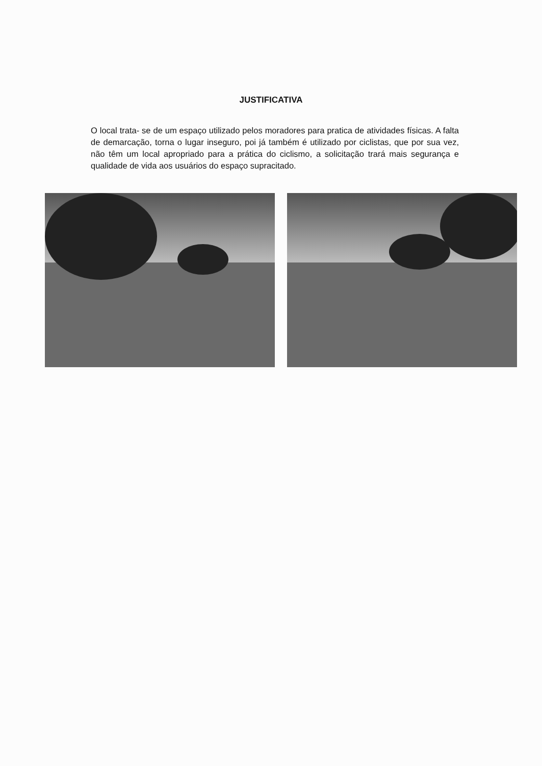JUSTIFICATIVA
O local trata- se de um espaço utilizado pelos moradores para pratica de atividades físicas. A falta de demarcação, torna o lugar inseguro, poi já também é utilizado por ciclistas, que por sua vez, não têm um local apropriado para a prática do ciclismo, a solicitação trará mais segurança e qualidade de vida aos usuários do espaço supracitado.